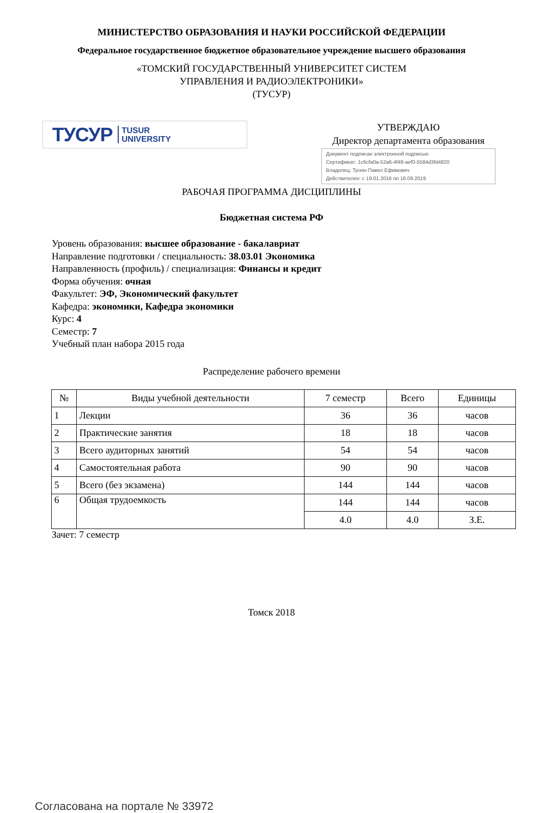МИНИСТЕРСТВО ОБРАЗОВАНИЯ И НАУКИ РОССИЙСКОЙ ФЕДЕРАЦИИ
Федеральное государственное бюджетное образовательное учреждение высшего образования
«ТОМСКИЙ ГОСУДАРСТВЕННЫЙ УНИВЕРСИТЕТ СИСТЕМ
УПРАВЛЕНИЯ И РАДИОЭЛЕКТРОНИКИ»
(ТУСУР)
ТУСУР TUSUR
UNIVERSITY
УТВЕРЖДАЮ
Директор департамента образования
Документ подписан электронной подписью
Сертификат: 1c6cfa0a-52a6-4f49-aef0-5584d3fd4820
Владелец: Троян Павел Ефимович
Действителен: с 19.01.2016 по 16.09.2019
РАБОЧАЯ ПРОГРАММА ДИСЦИПЛИНЫ
Бюджетная система РФ
Уровень образования: высшее образование - бакалавриат
Направление подготовки / специальность: 38.03.01 Экономика
Направленность (профиль) / специализация: Финансы и кредит
Форма обучения: очная
Факультет: ЭФ, Экономический факультет
Кафедра: экономики, Кафедра экономики
Курс: 4
Семестр: 7
Учебный план набора 2015 года
Распределение рабочего времени
| № | Виды учебной деятельности | 7 семестр | Всего | Единицы |
| --- | --- | --- | --- | --- |
| 1 | Лекции | 36 | 36 | часов |
| 2 | Практические занятия | 18 | 18 | часов |
| 3 | Всего аудиторных занятий | 54 | 54 | часов |
| 4 | Самостоятельная работа | 90 | 90 | часов |
| 5 | Всего (без экзамена) | 144 | 144 | часов |
| 6 | Общая трудоемкость | 144 | 144 | часов |
| | | 4.0 | 4.0 | З.Е. |
Зачет: 7 семестр
Томск 2018
Согласована на портале № 33972